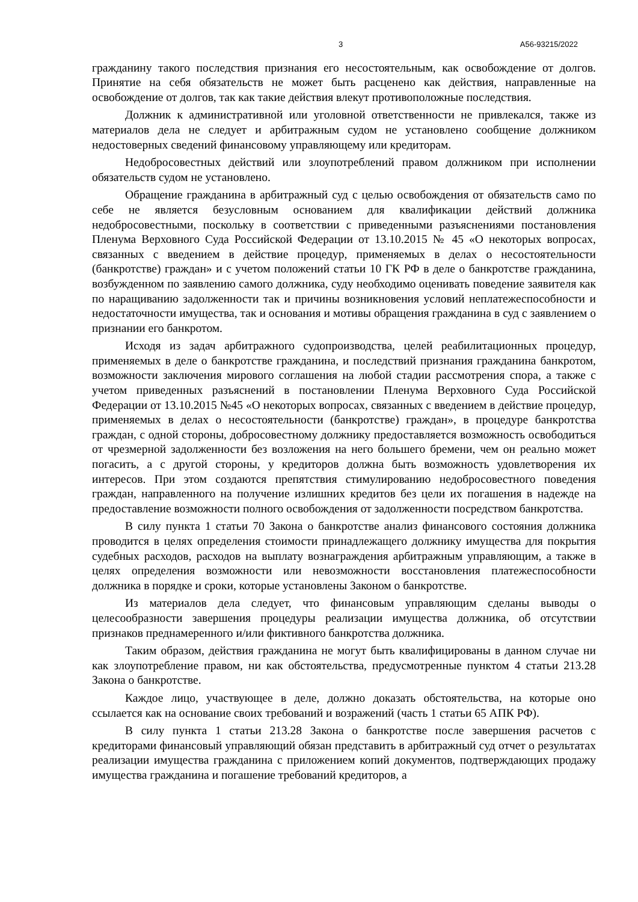3 А56-93215/2022
гражданину такого последствия признания его несостоятельным, как освобождение от долгов. Принятие на себя обязательств не может быть расценено как действия, направленные на освобождение от долгов, так как такие действия влекут противоположные последствия.
Должник к административной или уголовной ответственности не привлекался, также из материалов дела не следует и арбитражным судом не установлено сообщение должником недостоверных сведений финансовому управляющему или кредиторам.
Недобросовестных действий или злоупотреблений правом должником при исполнении обязательств судом не установлено.
Обращение гражданина в арбитражный суд с целью освобождения от обязательств само по себе не является безусловным основанием для квалификации действий должника недобросовестными, поскольку в соответствии с приведенными разъяснениями постановления Пленума Верховного Суда Российской Федерации от 13.10.2015 № 45 «О некоторых вопросах, связанных с введением в действие процедур, применяемых в делах о несостоятельности (банкротстве) граждан» и с учетом положений статьи 10 ГК РФ в деле о банкротстве гражданина, возбужденном по заявлению самого должника, суду необходимо оценивать поведение заявителя как по наращиванию задолженности так и причины возникновения условий неплатежеспособности и недостаточности имущества, так и основания и мотивы обращения гражданина в суд с заявлением о признании его банкротом.
Исходя из задач арбитражного судопроизводства, целей реабилитационных процедур, применяемых в деле о банкротстве гражданина, и последствий признания гражданина банкротом, возможности заключения мирового соглашения на любой стадии рассмотрения спора, а также с учетом приведенных разъяснений в постановлении Пленума Верховного Суда Российской Федерации от 13.10.2015 №45 «О некоторых вопросах, связанных с введением в действие процедур, применяемых в делах о несостоятельности (банкротстве) граждан», в процедуре банкротства граждан, с одной стороны, добросовестному должнику предоставляется возможность освободиться от чрезмерной задолженности без возложения на него большего бремени, чем он реально может погасить, а с другой стороны, у кредиторов должна быть возможность удовлетворения их интересов. При этом создаются препятствия стимулированию недобросовестного поведения граждан, направленного на получение излишних кредитов без цели их погашения в надежде на предоставление возможности полного освобождения от задолженности посредством банкротства.
В силу пункта 1 статьи 70 Закона о банкротстве анализ финансового состояния должника проводится в целях определения стоимости принадлежащего должнику имущества для покрытия судебных расходов, расходов на выплату вознаграждения арбитражным управляющим, а также в целях определения возможности или невозможности восстановления платежеспособности должника в порядке и сроки, которые установлены Законом о банкротстве.
Из материалов дела следует, что финансовым управляющим сделаны выводы о целесообразности завершения процедуры реализации имущества должника, об отсутствии признаков преднамеренного и/или фиктивного банкротства должника.
Таким образом, действия гражданина не могут быть квалифицированы в данном случае ни как злоупотребление правом, ни как обстоятельства, предусмотренные пунктом 4 статьи 213.28 Закона о банкротстве.
Каждое лицо, участвующее в деле, должно доказать обстоятельства, на которые оно ссылается как на основание своих требований и возражений (часть 1 статьи 65 АПК РФ).
В силу пункта 1 статьи 213.28 Закона о банкротстве после завершения расчетов с кредиторами финансовый управляющий обязан представить в арбитражный суд отчет о результатах реализации имущества гражданина с приложением копий документов, подтверждающих продажу имущества гражданина и погашение требований кредиторов, а